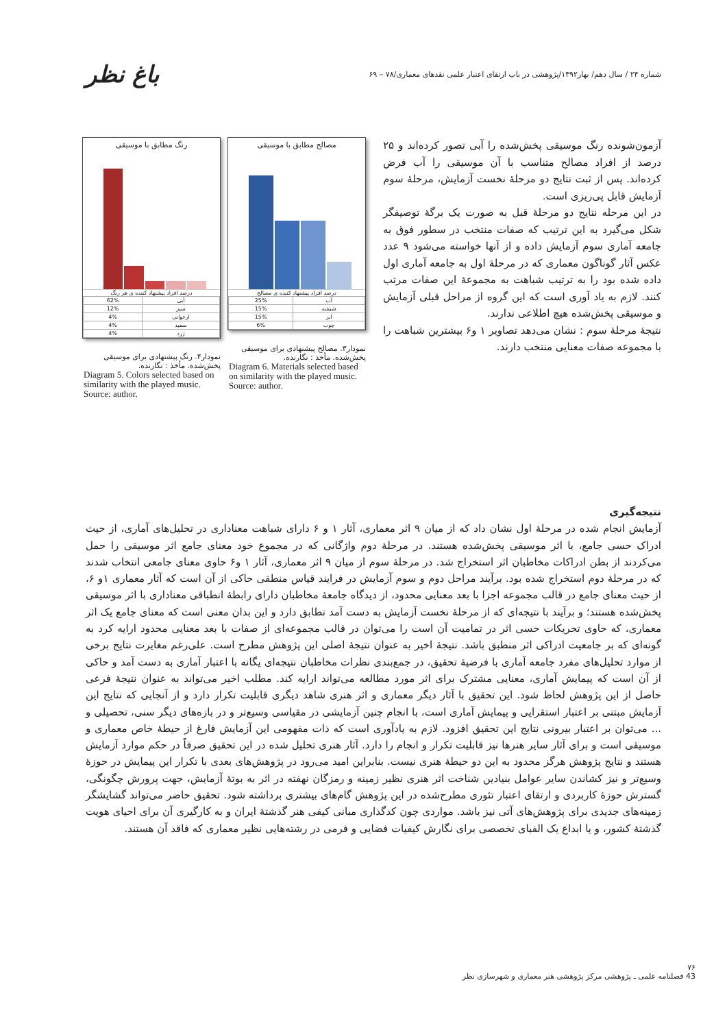شماره ۲۴ / سال دهم/ بهار۱۳۹۲/پژوهشی در باب ارتقای اعتبار علمی نقدهای معماری/۷۸ – ۶۹ باغ نظر
آزمون‌شونده رنگ موسیقی پخش‌شده را آبی تصور کرده‌اند و ۲۵ درصد از افراد مصالح متناسب با آن موسیقی را آب فرض کرده‌اند. پس از ثبت نتایج دو مرحلهٔ نخست آزمایش، مرحلهٔ سوم آزمایش قابل پی‌ریزی است.
در این مرحله نتایج دو مرحلهٔ قبل به صورت یک برگهٔ توصیفگر شکل می‌گیرد به این ترتیب که صفات منتخب در سطور فوق به جامعه آماری سوم آزمایش داده و از آنها خواسته می‌شود ۹ عدد عکس آثار گوناگون معماری که در مرحلهٔ اول به جامعه آماری اول داده شده بود را به ترتیب شباهت به مجموعهٔ این صفات مرتب کنند. لازم به یاد آوری است که این گروه از مراحل قبلی آزمایش و موسیقی پخش‌شده هیچ اطلاعی ندارند.
نتیجهٔ مرحلهٔ سوم : نشان می‌دهد تصاویر ۱ و۶ بیشترین شباهت را با مجموعه صفات معنایی منتخب دارند.
مصالح مطابق با موسیقی
درصد افراد پیشنهاد کننده ی مصالح
| آب | 25% |
| شیشه | 15% |
| ابر | 15% |
| چوب | 6% |
نمودار۳. مصالح پیشنهادی برای موسیقی پخش‌شده. مأخذ : نگارنده.
Diagram 6. Materials selected based on similarity with the played music. Source: author.
رنگ مطابق با موسیقی
درصد افراد پیشنهاد کننده ی هر رنگ
| آبی | 62% |
| سبز | 12% |
| ارغوانی | 4% |
| سفید | 4% |
| زرد | 4% |
نمودار۴. رنگ پیشنهادی برای موسیقی پخش‌شده. مأخذ : نگارنده.
Diagram 5. Colors selected based on similarity with the played music. Source: author.
نتیجه‌گیری
آزمایش انجام شده در مرحلهٔ اول نشان داد که از میان ۹ اثر معماری، آثار ۱ و ۶ دارای شباهت معناداری در تحلیل‌های آماری، از حیث ادراک حسی جامع، با اثر موسیقی پخش‌شده هستند. در مرحلهٔ دوم واژگانی که در مجموع خود معنای جامع اثر موسیقی را حمل می‌کردند از بطن ادراکات مخاطبان اثر استخراج شد. در مرحلهٔ سوم از میان ۹ اثر معماری، آثار ۱ و۶ حاوی معنای جامعی انتخاب شدند که در مرحلهٔ دوم استخراج شده بود. برآیند مراحل دوم و سوم آزمایش در فرایند قیاس منطقی حاکی از آن است که آثار معماری ۱و ۶، از حیث معنای جامع در قالب مجموعه اجزا با بعد معنایی محدود، از دیدگاه جامعهٔ مخاطبان دارای رابطهٔ انطباقی معناداری با اثر موسیقی پخش‌شده هستند؛ و برآیند با نتیجه‌ای که از مرحلهٔ نخست آزمایش به دست آمد تطابق دارد و این بدان معنی است که معنای جامع یک اثر معماری، که حاوی تحریکات حسی اثر در تمامیت آن است را می‌توان در قالب مجموعه‌ای از صفات با بعد معنایی محدود ارایه کرد به گونه‌ای که بر جامعیت ادراکی اثر منطبق باشد. نتیجهٔ اخیر به عنوان نتیجهٔ اصلی این پژوهش مطرح است. علی‌رغم مغایرت نتایج برخی از موارد تحلیل‌های مفرد جامعه آماری با فرضیهٔ تحقیق، در جمع‌بندی نظرات مخاطبان نتیجه‌ای یگانه با اعتبار آماری به دست آمد و حاکی از آن است که پیمایش آماری، معنایی مشترک برای اثر مورد مطالعه می‌تواند ارایه کند. مطلب اخیر می‌تواند به عنوان نتیجهٔ فرعی حاصل از این پژوهش لحاظ شود. این تحقیق با آثار دیگر معماری و اثر هنری شاهد دیگری قابلیت تکرار دارد و از آنجایی که نتایج این آزمایش مبتنی بر اعتبار استقرایی و پیمایش آماری است، با انجام چنین آزمایشی در مقیاسی وسیع‌تر و در بازه‌های دیگر سنی، تحصیلی و ... می‌توان بر اعتبار بیرونی نتایج این تحقیق افزود. لازم به یادآوری است که ذات مفهومی این آزمایش فارغ از حیطهٔ خاص معماری و موسیقی است و برای آثار سایر هنرها نیز قابلیت تکرار و انجام را دارد. آثار هنری تحلیل شده در این تحقیق صرفاً در حکم موارد آزمایش هستند و نتایج پژوهش هرگز محدود به این دو حیطهٔ هنری نیست. بنابراین امید می‌رود در پژوهش‌های بعدی با تکرار این پیمایش در حوزهٔ وسیع‌تر و نیز کشاندن سایر عوامل بنیادین شناخت اثر هنری نظیر زمینه و رمزگان نهفته در اثر به بوتهٔ آزمایش، جهت پرورش چگونگی، گسترش حوزهٔ کاربردی و ارتقای اعتبار تئوری مطرح‌شده در این پژوهش گام‌های بیشتری برداشته شود. تحقیق حاضر می‌تواند گشایشگر زمینه‌های جدیدی برای پژوهش‌های آتی نیز باشد. مواردی چون کدگذاری مبانی کیفی هنر گذشتهٔ ایران و به کارگیری آن برای احیای هویت گذشتهٔ کشور، و یا ابداع یک الفبای تخصصی برای نگارش کیفیات فضایی و فرمی در رشته‌هایی نظیر معماری که فاقد آن هستند.
۷۶
43 فصلنامه علمی ـ پژوهشی مرکز پژوهشی هنر معماری و شهرسازی نظر